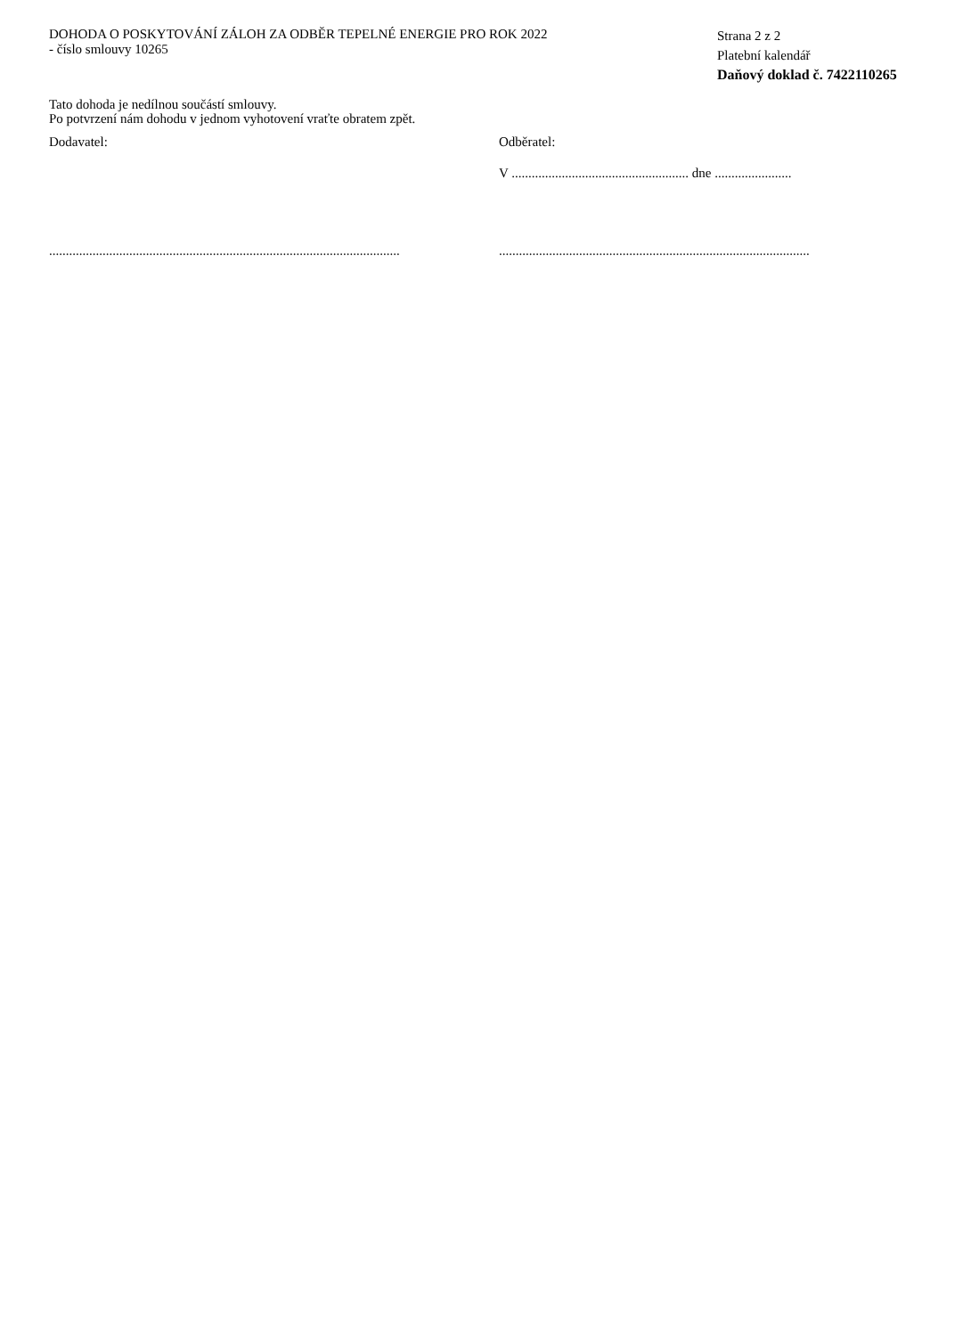DOHODA O POSKYTOVÁNÍ ZÁLOH ZA ODBĚR TEPELNÉ ENERGIE PRO ROK 2022
- číslo smlouvy 10265
Strana 2 z 2
Platební kalendář
Daňový doklad č. 7422110265
Tato dohoda je nedílnou součástí smlouvy.
Po potvrzení nám dohodu v jednom vyhotovení vraťte obratem zpět.
Dodavatel: Odběratel:
V ..................................................... dne .......................
......................................................................................................... .............................................................................................